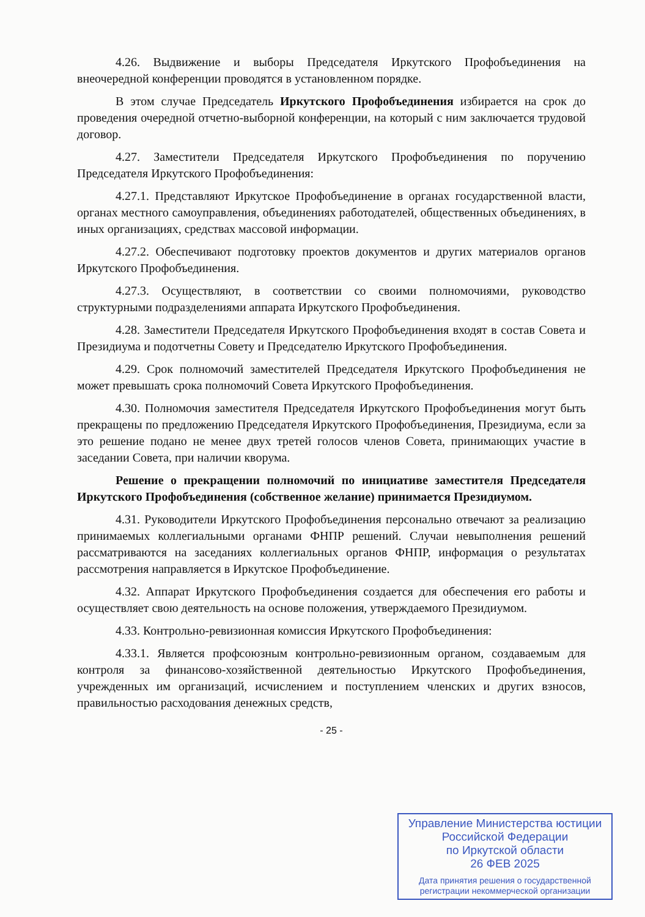4.26. Выдвижение и выборы Председателя Иркутского Профобъединения на внеочередной конференции проводятся в установленном порядке.
В этом случае Председатель Иркутского Профобъединения избирается на срок до проведения очередной отчетно-выборной конференции, на который с ним заключается трудовой договор.
4.27. Заместители Председателя Иркутского Профобъединения по поручению Председателя Иркутского Профобъединения:
4.27.1. Представляют Иркутское Профобъединение в органах государственной власти, органах местного самоуправления, объединениях работодателей, общественных объединениях, в иных организациях, средствах массовой информации.
4.27.2. Обеспечивают подготовку проектов документов и других материалов органов Иркутского Профобъединения.
4.27.3. Осуществляют, в соответствии со своими полномочиями, руководство структурными подразделениями аппарата Иркутского Профобъединения.
4.28. Заместители Председателя Иркутского Профобъединения входят в состав Совета и Президиума и подотчетны Совету и Председателю Иркутского Профобъединения.
4.29. Срок полномочий заместителей Председателя Иркутского Профобъединения не может превышать срока полномочий Совета Иркутского Профобъединения.
4.30. Полномочия заместителя Председателя Иркутского Профобъединения могут быть прекращены по предложению Председателя Иркутского Профобъединения, Президиума, если за это решение подано не менее двух третей голосов членов Совета, принимающих участие в заседании Совета, при наличии кворума.
Решение о прекращении полномочий по инициативе заместителя Председателя Иркутского Профобъединения (собственное желание) принимается Президиумом.
4.31. Руководители Иркутского Профобъединения персонально отвечают за реализацию принимаемых коллегиальными органами ФНПР решений. Случаи невыполнения решений рассматриваются на заседаниях коллегиальных органов ФНПР, информация о результатах рассмотрения направляется в Иркутское Профобъединение.
4.32. Аппарат Иркутского Профобъединения создается для обеспечения его работы и осуществляет свою деятельность на основе положения, утверждаемого Президиумом.
4.33. Контрольно-ревизионная комиссия Иркутского Профобъединения:
4.33.1. Является профсоюзным контрольно-ревизионным органом, создаваемым для контроля за финансово-хозяйственной деятельностью Иркутского Профобъединения, учрежденных им организаций, исчислением и поступлением членских и других взносов, правильностью расходования денежных средств,
- 25 -
Управление Министерства юстиции
Российской Федерации
по Иркутской области
26 ФЕВ 2025
Дата принятия решения о государственной
регистрации некоммерческой организации